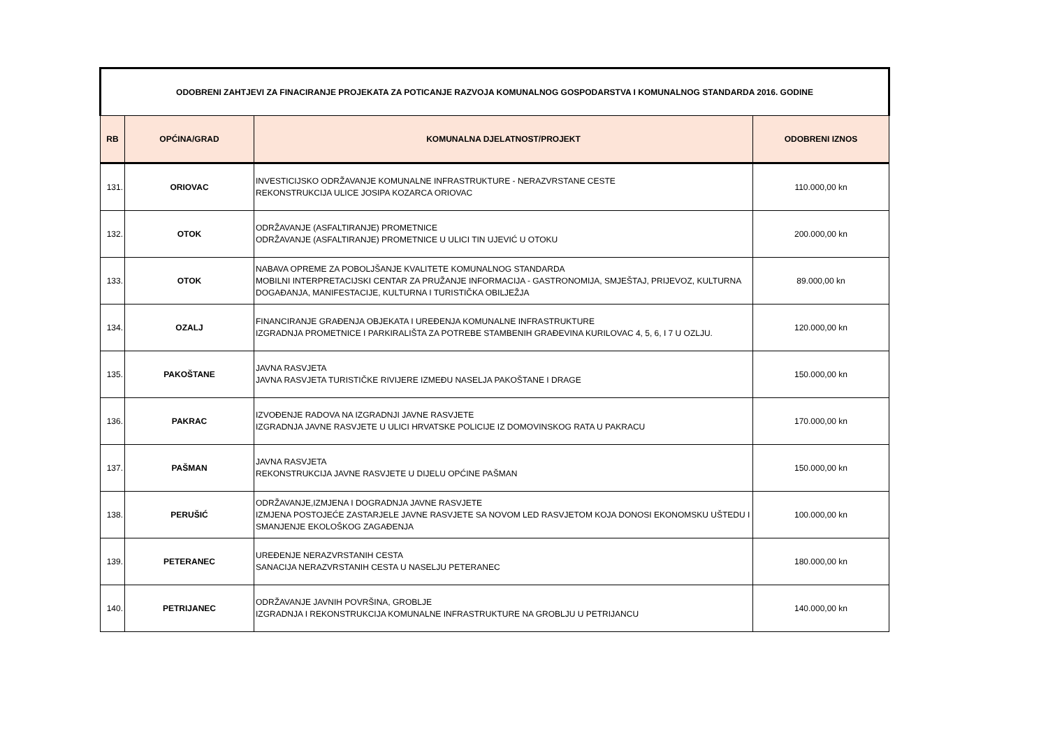| ODOBRENI ZAHTJEVI ZA FINACIRANJE PROJEKATA ZA POTICANJE RAZVOJA KOMUNALNOG GOSPODARSTVA I KOMUNALNOG STANDARDA 2016. GODINE | | | |
| RB | OPĆINA/GRAD | KOMUNALNA DJELATNOST/PROJEKT | ODOBRENI IZNOS |
| 131. | ORIOVAC | INVESTICIJSKO ODRŽAVANJE KOMUNALNE INFRASTRUKTURE - NERAZVRSTANE CESTE REKONSTRUKCIJA ULICE JOSIPA KOZARCA ORIOVAC | 110.000,00 kn |
| 132. | OTOK | ODRŽAVANJE (ASFALTIRANJE) PROMETNICE ODRŽAVANJE (ASFALTIRANJE) PROMETNICE U ULICI TIN UJEVIĆ U OTOKU | 200.000,00 kn |
| 133. | OTOK | NABAVA OPREME ZA POBOLJŠANJE KVALITETE KOMUNALNOG STANDARDA MOBILNI INTERPRETACIJSKI CENTAR ZA PRUŽANJE INFORMACIJA - GASTRONOMIJA, SMJEŠTAJ, PRIJEVOZ, KULTURNA DOGAĐANJA, MANIFESTACIJE, KULTURNA I TURISTIČKA OBILJEŽJA | 89.000,00 kn |
| 134. | OZALJ | FINANCIRANJE GRAĐENJA OBJEKATA I UREĐENJA KOMUNALNE INFRASTRUKTURE IZGRADNJA PROMETNICE I PARKIRALIŠTA ZA POTREBE STAMBENIH GRAĐEVINA KURILOVAC 4, 5, 6, I 7 U OZLJU. | 120.000,00 kn |
| 135. | PAKOŠTANE | JAVNA RASVJETA JAVNA RASVJETA TURISTIČKE RIVIJERE IZMEĐU NASELJA PAKOŠTANE I DRAGE | 150.000,00 kn |
| 136. | PAKRAC | IZVOĐENJE RADOVA NA IZGRADNJI JAVNE RASVJETE IZGRADNJA JAVNE RASVJETE U ULICI HRVATSKE POLICIJE IZ DOMOVINSKOG RATA U PAKRACU | 170.000,00 kn |
| 137. | PAŠMAN | JAVNA RASVJETA REKONSTRUKCIJA JAVNE RASVJETE U DIJELU OPĆINE PAŠMAN | 150.000,00 kn |
| 138. | PERUŠIĆ | ODRŽAVANJE,IZMJENA I DOGRADNJA JAVNE RASVJETE IZMJENA POSTOJEĆE ZASTARJELE JAVNE RASVJETE SA NOVOM LED RASVJETOM KOJA DONOSI EKONOMSKU UŠTEDU I SMANJENJE EKOLOŠKOG ZAGAĐENJA | 100.000,00 kn |
| 139. | PETERANEC | UREĐENJE NERAZVRSTANIH CESTA SANACIJA NERAZVRSTANIH CESTA U NASELJU PETERANEC | 180.000,00 kn |
| 140. | PETRIJANEC | ODRŽAVANJE JAVNIH POVRŠINA, GROBLJE IZGRADNJA I REKONSTRUKCIJA KOMUNALNE INFRASTRUKTURE NA GROBLJU U PETRIJANCU | 140.000,00 kn |